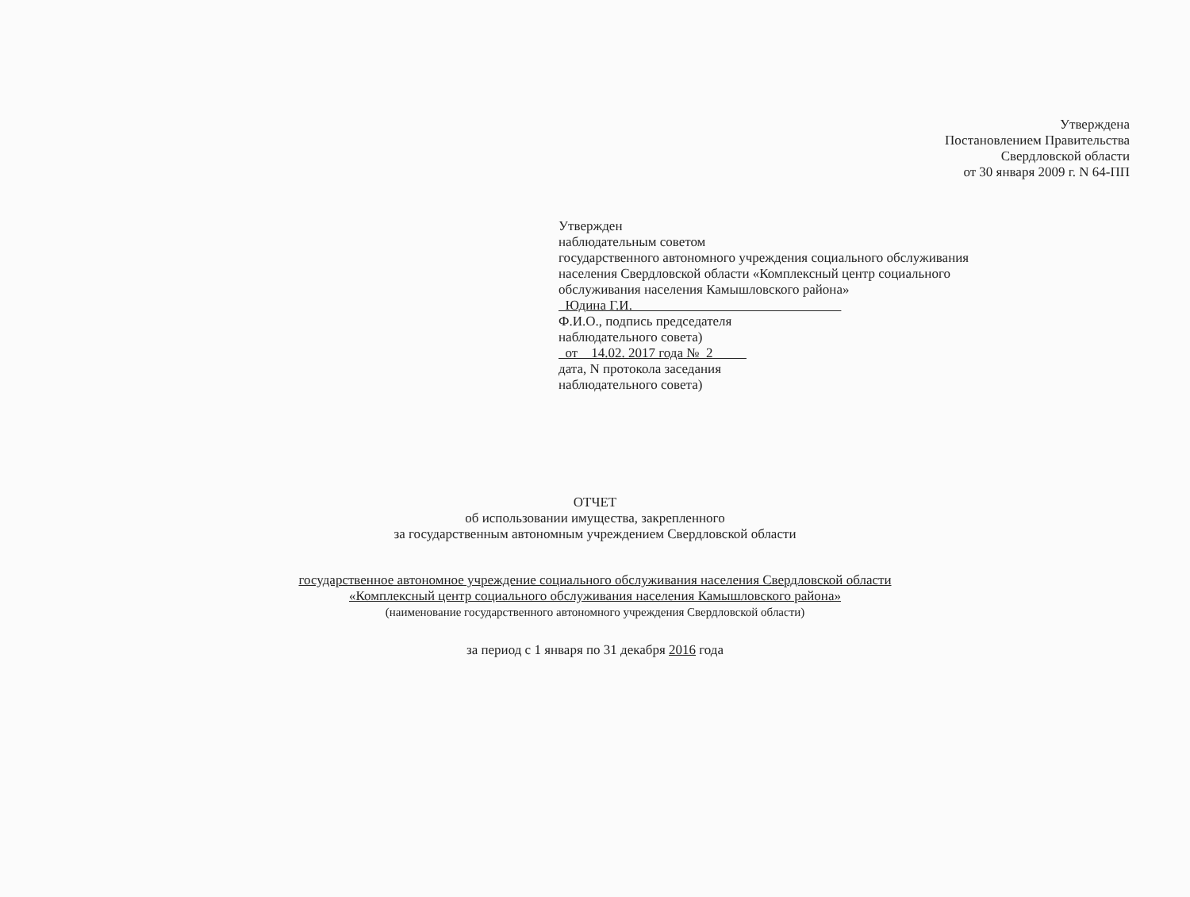Утверждена
Постановлением Правительства
Свердловской области
от 30 января 2009 г. N 64-ПП
Утвержден
наблюдательным советом
государственного автономного учреждения социального обслуживания
населения Свердловской области «Комплексный центр социального
обслуживания населения Камышловского района»
Юдина Г.И.
Ф.И.О., подпись председателя
наблюдательного совета)
от 14.02. 2017 года № 2
дата, N протокола заседания
наблюдательного совета)
ОТЧЕТ
об использовании имущества, закрепленного
за государственным автономным учреждением Свердловской области
государственное автономное учреждение социального обслуживания населения Свердловской области
«Комплексный центр социального обслуживания населения Камышловского района»
(наименование государственного автономного учреждения Свердловской области)
за период с 1 января по 31 декабря 2016 года